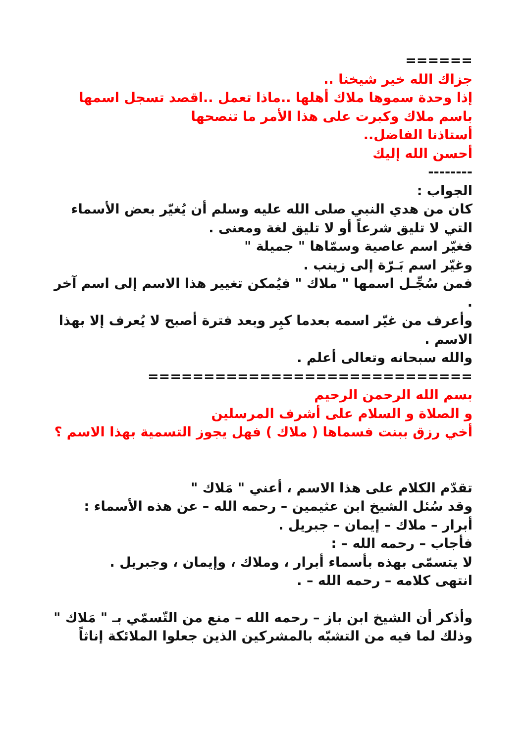======
جزاك الله خير شيخنا ..
إذا وحدة سموها ملاك أهلها ..ماذا تعمل ..اقصد تسجل اسمها باسم ملاك وكبرت على هذا الأمر ما تنصحها
أستاذنا الفاضل..
أحسن الله إليك
--------
الجواب :
كان من هدي النبي صلى الله عليه وسلم أن يُغيّر بعض الأسماء التي لا تليق شرعاً أو لا تليق لغة ومعنى .
فغيّر اسم عاصية وسمّاها " جميلة "
وغيّر اسم بَـرّة إلى زينب .
فمن سُجِّـل اسمها " ملاك " فيُمكن تغيير هذا الاسم إلى اسم آخر .
وأعرف من غيّر اسمه بعدما كبِر وبعد فترة أصبح لا يُعرف إلا بهذا الاسم .
والله سبحانه وتعالى أعلم .
=============================
بسم الله الرحمن الرحيم
و الصلاة و السلام على أشرف المرسلين
أخي رزق ببنت فسماها ( ملاك ) فهل يجوز التسمية بهذا الاسم ؟
تقدّم الكلام على هذا الاسم ، أعني " مَلاك "
وقد سُئل الشيخ ابن عثيمين – رحمه الله – عن هذه الأسماء : أبرار – ملاك – إيمان – جبريل .
فأجاب – رحمه الله – :
لا يتسمّى بهذه بأسماء أبرار ، وملاك ، وإيمان ، وجبريل .
انتهى كلامه – رحمه الله – .
وأذكر أن الشيخ ابن باز – رحمه الله – منع من التّسمّي بـ " مَلاك "
وذلك لما فيه من التشبّه بالمشركين الذين جعلوا الملائكة إناثاً